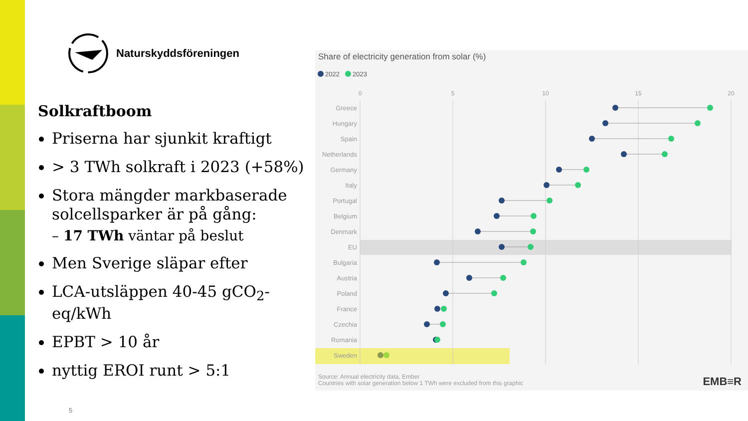Naturskyddsföreningen
Solkraftboom
Priserna har sjunkit kraftigt
> 3 TWh solkraft i 2023 (+58%)
Stora mängder markbaserade solcellsparker är på gång:
– 17 TWh väntar på beslut
Men Sverige släpar efter
LCA-utsläppen 40-45 gCO<sub>2</sub>-eq/kWh
EPBT > 10 år
nyttig EROI runt > 5:1
Share of electricity generation from solar (%)
2022
2023
0
5
10
15
20
Greece
Hungary
Spain
Netherlands
Germany
Italy
Portugal
Belgium
Denmark
EU
Bulgaria
Austria
Poland
France
Czechia
Romania
Sweden
Source: Annual electricity data, Ember
Countries with solar generation below 1 TWh were excluded from this graphic
EMB≡R
5